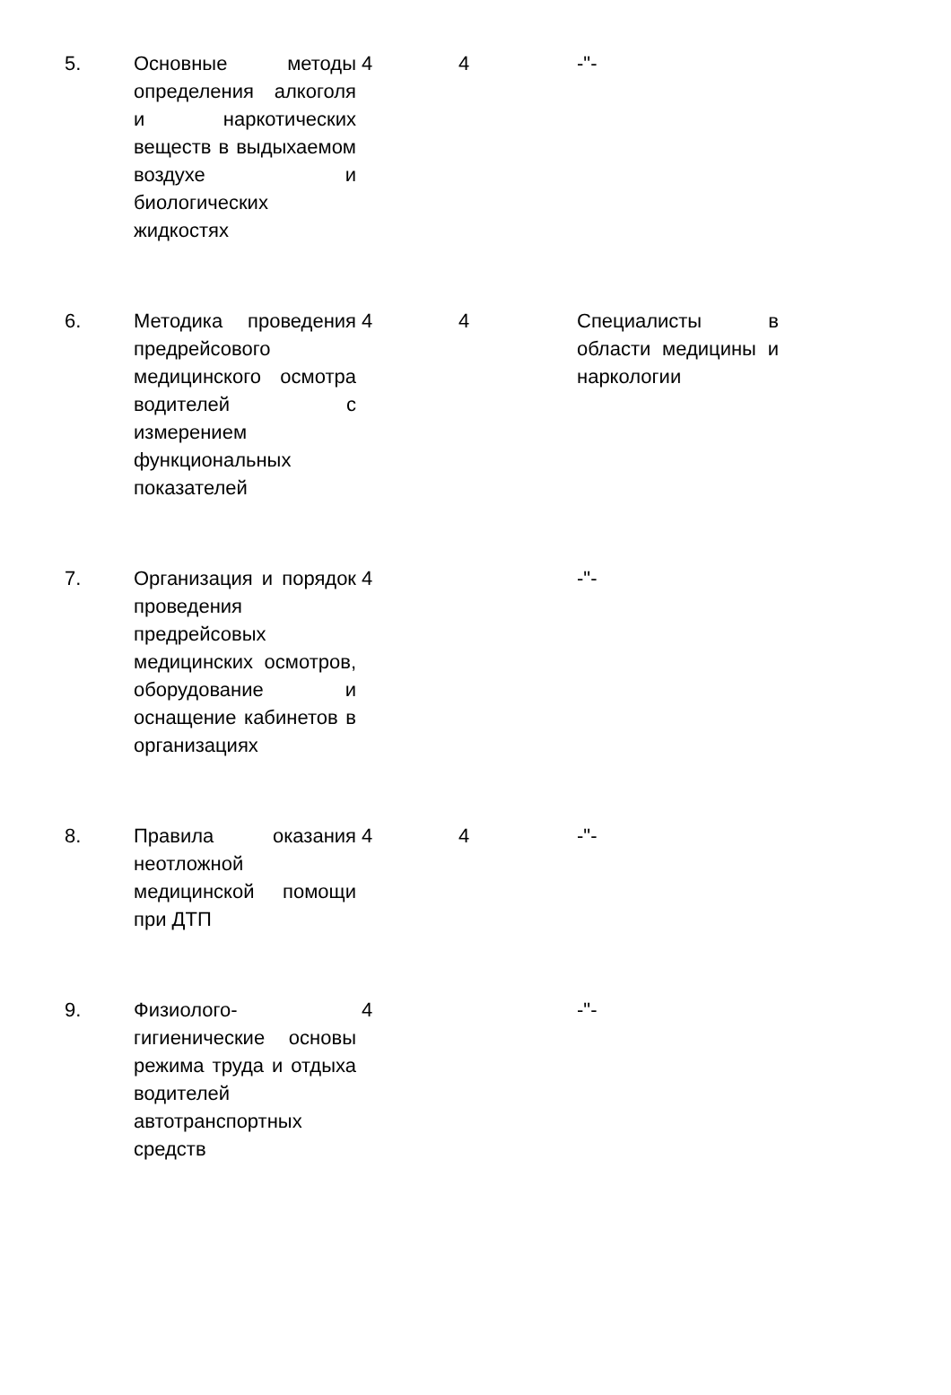| 5. | Основные методы определения алкоголя и наркотических веществ в выдыхаемом воздухе и биологических жидкостях | 4 | 4 | -"- |
| 6. | Методика проведения предрейсового медицинского осмотра водителей с измерением функциональных показателей | 4 | 4 | Специалисты в области медицины и наркологии |
| 7. | Организация и порядок проведения предрейсовых медицинских осмотров, оборудование и оснащение кабинетов в организациях | 4 | | -"- |
| 8. | Правила оказания неотложной медицинской помощи при ДТП | 4 | 4 | -"- |
| 9. | Физиолого-гигиенические основы режима труда и отдыха водителей автотранспортных средств | 4 | | -"- |